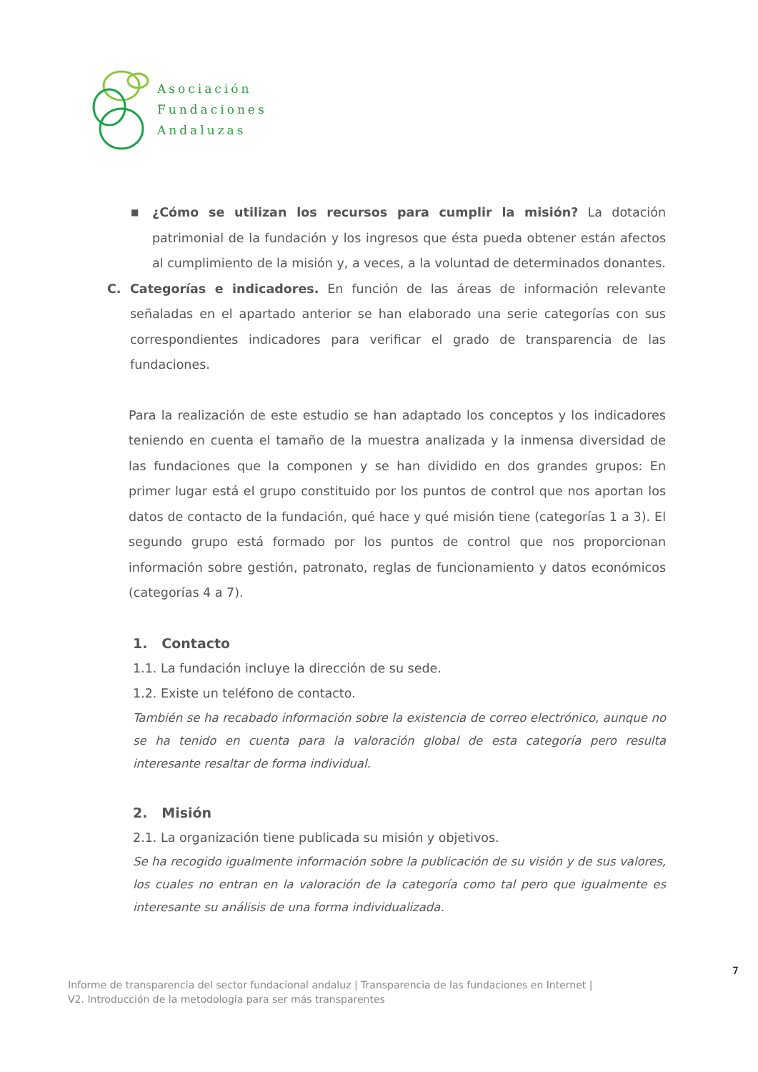Asociación
Fundaciones
Andaluzas
■ ¿Cómo se utilizan los recursos para cumplir la misión? La dotación patrimonial de la fundación y los ingresos que ésta pueda obtener están afectos al cumplimiento de la misión y, a veces, a la voluntad de determinados donantes.
C. Categorías e indicadores. En función de las áreas de información relevante señaladas en el apartado anterior se han elaborado una serie categorías con sus correspondientes indicadores para verificar el grado de transparencia de las fundaciones.
Para la realización de este estudio se han adaptado los conceptos y los indicadores teniendo en cuenta el tamaño de la muestra analizada y la inmensa diversidad de las fundaciones que la componen y se han dividido en dos grandes grupos: En primer lugar está el grupo constituido por los puntos de control que nos aportan los datos de contacto de la fundación, qué hace y qué misión tiene (categorías 1 a 3). El segundo grupo está formado por los puntos de control que nos proporcionan información sobre gestión, patronato, reglas de funcionamiento y datos económicos (categorías 4 a 7).
1. Contacto
1.1. La fundación incluye la dirección de su sede.
1.2. Existe un teléfono de contacto.
También se ha recabado información sobre la existencia de correo electrónico, aunque no se ha tenido en cuenta para la valoración global de esta categoría pero resulta interesante resaltar de forma individual.
2. Misión
2.1. La organización tiene publicada su misión y objetivos.
Se ha recogido igualmente información sobre la publicación de su visión y de sus valores, los cuales no entran en la valoración de la categoría como tal pero que igualmente es interesante su análisis de una forma individualizada.
7
Informe de transparencia del sector fundacional andaluz | Transparencia de las fundaciones en Internet |
V2. Introducción de la metodología para ser más transparentes